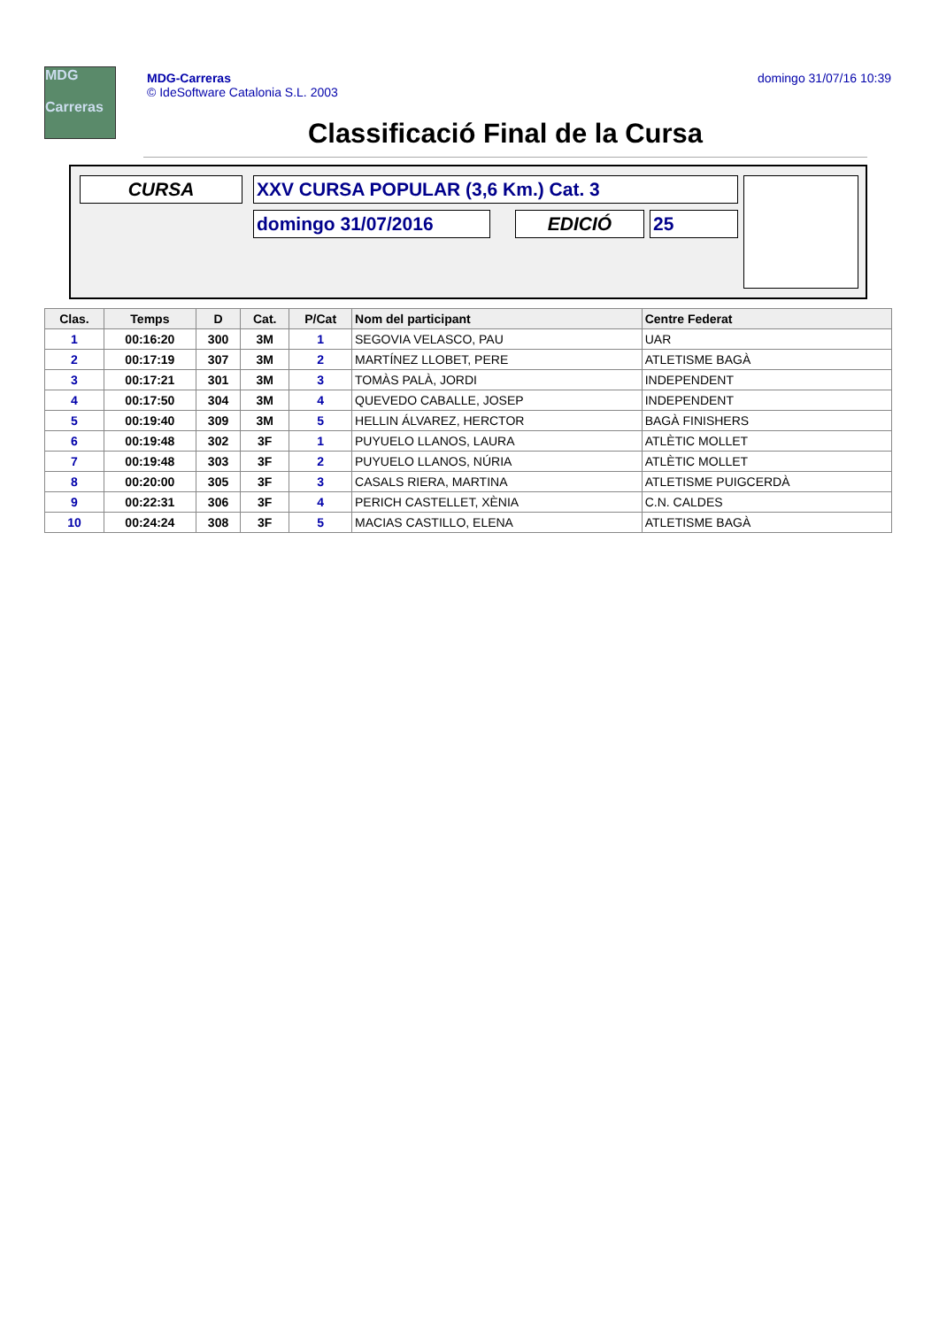MDG
Carreras
MDG-Carreras
© IdeSoftware Catalonia S.L. 2003
domingo 31/07/16 10:39
Classificació Final de la Cursa
CURSA XXV CURSA POPULAR (3,6 Km.) Cat. 3
domingo 31/07/2016 EDICIÓ 25
| Clas. | Temps | D | Cat. | P/Cat | Nom del participant | Centre Federat |
| --- | --- | --- | --- | --- | --- | --- |
| 1 | 00:16:20 | 300 | 3M | 1 | SEGOVIA VELASCO, PAU | UAR |
| 2 | 00:17:19 | 307 | 3M | 2 | MARTÍNEZ LLOBET, PERE | ATLETISME BAGÀ |
| 3 | 00:17:21 | 301 | 3M | 3 | TOMÀS PALÀ, JORDI | INDEPENDENT |
| 4 | 00:17:50 | 304 | 3M | 4 | QUEVEDO CABALLE, JOSEP | INDEPENDENT |
| 5 | 00:19:40 | 309 | 3M | 5 | HELLIN ÁLVAREZ, HERCTOR | BAGÀ FINISHERS |
| 6 | 00:19:48 | 302 | 3F | 1 | PUYUELO LLANOS, LAURA | ATLÈTIC MOLLET |
| 7 | 00:19:48 | 303 | 3F | 2 | PUYUELO LLANOS, NÚRIA | ATLÈTIC MOLLET |
| 8 | 00:20:00 | 305 | 3F | 3 | CASALS RIERA, MARTINA | ATLETISME PUIGCERDÀ |
| 9 | 00:22:31 | 306 | 3F | 4 | PERICH CASTELLET, XÈNIA | C.N. CALDES |
| 10 | 00:24:24 | 308 | 3F | 5 | MACIAS CASTILLO, ELENA | ATLETISME BAGÀ |